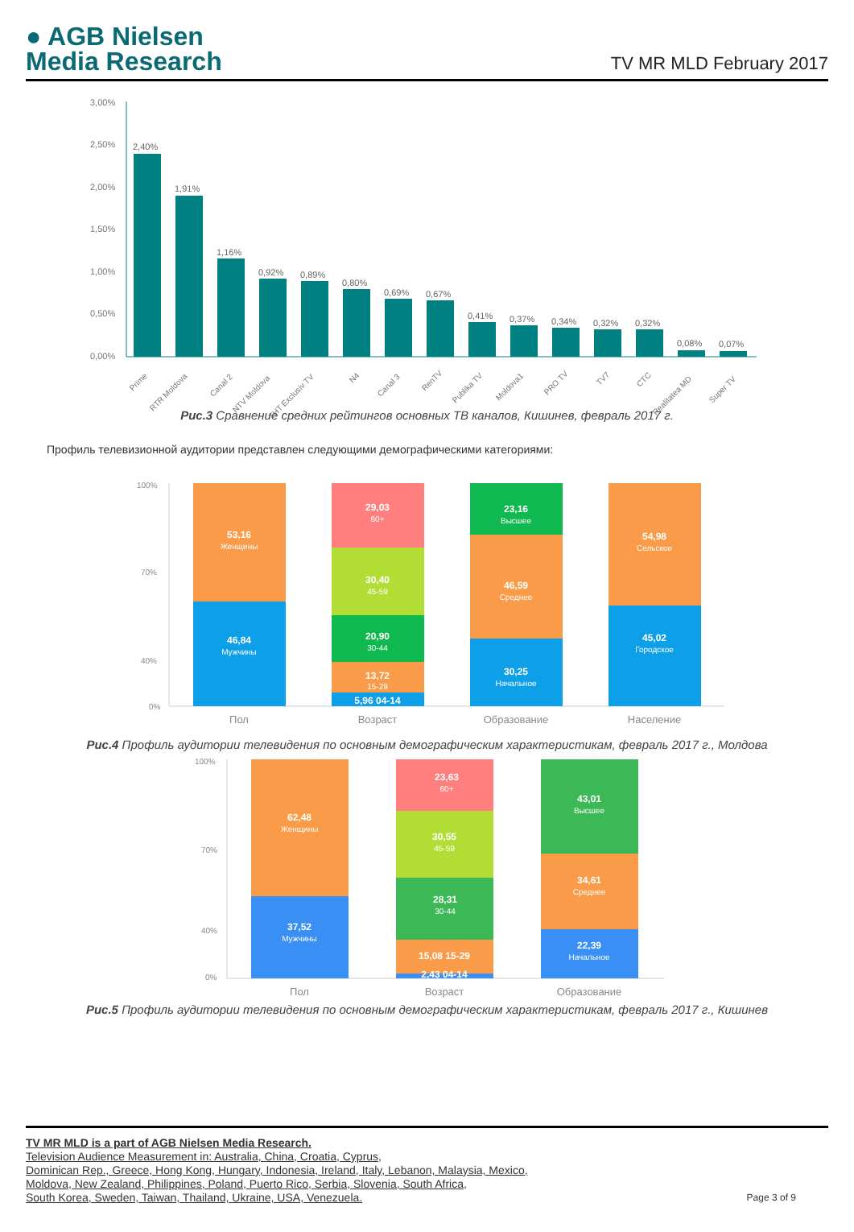● AGB Nielsen
Media Research
TV MR MLD February 2017
3,00%
2,50%
2,00%
1,50%
1,00%
0,50%
0,00%
2,40%
1,91%
1,16%
0,92%
0,89%
0,80%
0,69%
0,67%
0,41%
0,37%
0,34%
0,32%
0,32%
0,08%
0,07%
Prime
RTR Moldova
Canal 2
NTV Moldova
THT Exclusiv TV
N4
Canal 3
RenTV
Publika TV
Moldova1
PRO TV
TV7
CTC
Realitatea MD
Super TV
Рис.3 Сравнение средних рейтингов основных ТВ каналов, Кишинев, февраль 2017 г.
Профиль телевизионной аудитории представлен следующими демографическими категориями:
100%
70%
40%
0%
53,16
Женщины
46,84
Мужчины
29,03
60+
30,40
45-59
20,90
30-44
13,72
15-29
5,96 04-14
23,16
Высшее
46,59
Среднее
30,25
Начальное
54,98
Сельское
45,02
Городское
Пол
Возраст
Образование
Население
Рис.4 Профиль аудитории телевидения по основным демографическим характеристикам, февраль 2017 г., Молдова
100%
70%
40%
0%
62,48
Женщины
37,52
Мужчины
23,63
60+
30,55
45-59
28,31
30-44
15,08 15-29
2,43 04-14
43,01
Высшее
34,61
Среднее
22,39
Начальное
Пол
Возраст
Образование
Рис.5 Профиль аудитории телевидения по основным демографическим характеристикам, февраль 2017 г., Кишинев
TV MR MLD is a part of AGB Nielsen Media Research.
Television Audience Measurement in: Australia, China, Croatia, Cyprus,
Dominican Rep., Greece, Hong Kong, Hungary, Indonesia, Ireland, Italy, Lebanon, Malaysia, Mexico,
Moldova, New Zealand, Philippines, Poland, Puerto Rico, Serbia, Slovenia, South Africa,
South Korea, Sweden, Taiwan, Thailand, Ukraine, USA, Venezuela.
Page 3 of 9